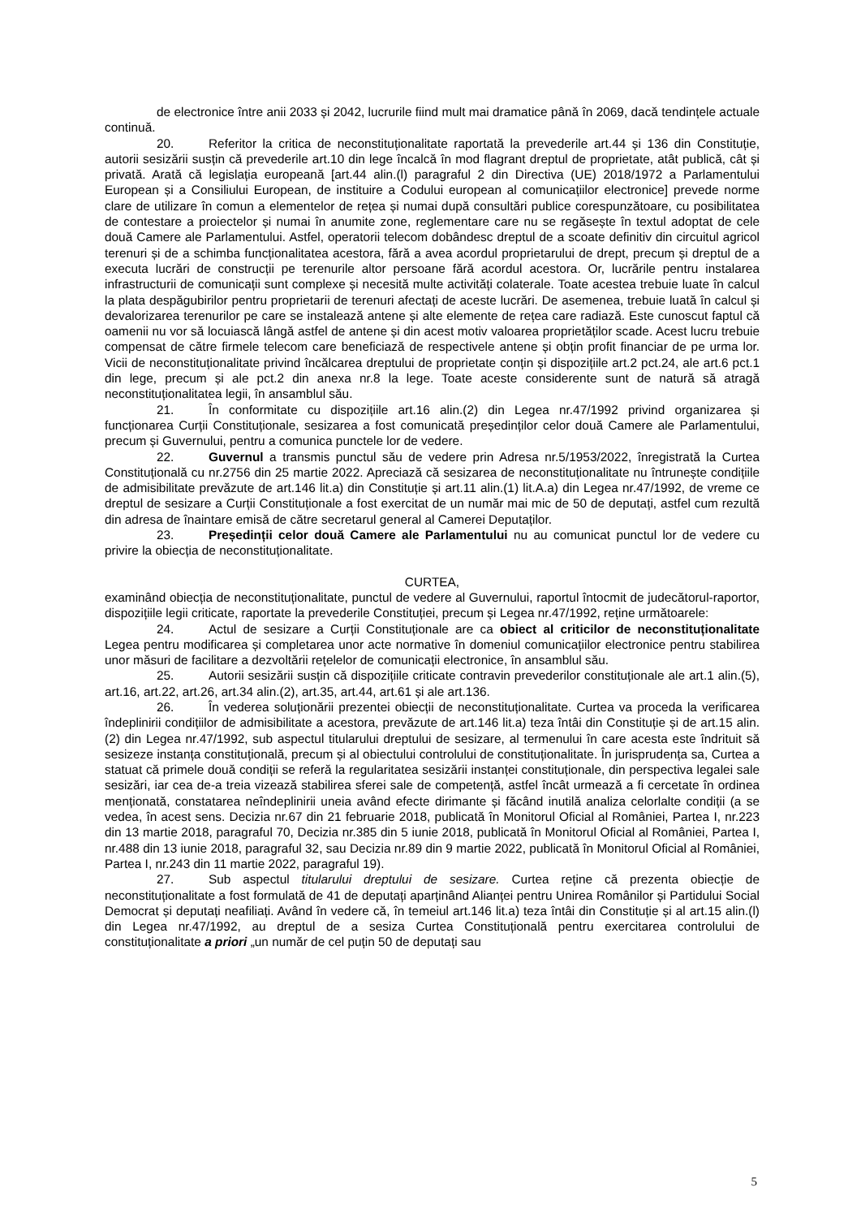de electronice între anii 2033 și 2042, lucrurile fiind mult mai dramatice până în 2069, dacă tendințele actuale continuă.
20. Referitor la critica de neconstituționalitate raportată la prevederile art.44 și 136 din Constituție, autorii sesizării susțin că prevederile art.10 din lege încalcă în mod flagrant dreptul de proprietate, atât publică, cât și privată. Arată că legislația europeană [art.44 alin.(l) paragraful 2 din Directiva (UE) 2018/1972 a Parlamentului European și a Consiliului European, de instituire a Codului european al comunicațiilor electronice] prevede norme clare de utilizare în comun a elementelor de rețea și numai după consultări publice corespunzătoare, cu posibilitatea de contestare a proiectelor și numai în anumite zone, reglementare care nu se regăsește în textul adoptat de cele două Camere ale Parlamentului. Astfel, operatorii telecom dobândesc dreptul de a scoate definitiv din circuitul agricol terenuri și de a schimba funcționalitatea acestora, fără a avea acordul proprietarului de drept, precum și dreptul de a executa lucrări de construcții pe terenurile altor persoane fără acordul acestora. Or, lucrările pentru instalarea infrastructurii de comunicații sunt complexe și necesită multe activități colaterale. Toate acestea trebuie luate în calcul la plata despăgubirilor pentru proprietarii de terenuri afectați de aceste lucrări. De asemenea, trebuie luată în calcul și devalorizarea terenurilor pe care se instalează antene și alte elemente de rețea care radiază. Este cunoscut faptul că oamenii nu vor să locuiască lângă astfel de antene și din acest motiv valoarea proprietăților scade. Acest lucru trebuie compensat de către firmele telecom care beneficiază de respectivele antene și obțin profit financiar de pe urma lor. Vicii de neconstituționalitate privind încălcarea dreptului de proprietate conțin și dispozițiile art.2 pct.24, ale art.6 pct.1 din lege, precum și ale pct.2 din anexa nr.8 la lege. Toate aceste considerente sunt de natură să atragă neconstituționalitatea legii, în ansamblul său.
21. În conformitate cu dispozițiile art.16 alin.(2) din Legea nr.47/1992 privind organizarea și funcționarea Curții Constituționale, sesizarea a fost comunicată președinților celor două Camere ale Parlamentului, precum și Guvernului, pentru a comunica punctele lor de vedere.
22. Guvernul a transmis punctul său de vedere prin Adresa nr.5/1953/2022, înregistrată la Curtea Constituțională cu nr.2756 din 25 martie 2022. Apreciază că sesizarea de neconstituționalitate nu întrunește condițiile de admisibilitate prevăzute de art.146 lit.a) din Constituție și art.11 alin.(1) lit.A.a) din Legea nr.47/1992, de vreme ce dreptul de sesizare a Curții Constituționale a fost exercitat de un număr mai mic de 50 de deputați, astfel cum rezultă din adresa de înaintare emisă de către secretarul general al Camerei Deputaților.
23. Președinții celor două Camere ale Parlamentului nu au comunicat punctul lor de vedere cu privire la obiecția de neconstituționalitate.
CURTEA,
examinând obiecția de neconstituționalitate, punctul de vedere al Guvernului, raportul întocmit de judecătorul-raportor, dispozițiile legii criticate, raportate la prevederile Constituției, precum și Legea nr.47/1992, reține următoarele:
24. Actul de sesizare a Curții Constituționale are ca obiect al criticilor de neconstituționalitate Legea pentru modificarea și completarea unor acte normative în domeniul comunicațiilor electronice pentru stabilirea unor măsuri de facilitare a dezvoltării rețelelor de comunicații electronice, în ansamblul său.
25. Autorii sesizării susțin că dispozițiile criticate contravin prevederilor constituționale ale art.1 alin.(5), art.16, art.22, art.26, art.34 alin.(2), art.35, art.44, art.61 și ale art.136.
26. În vederea soluționării prezentei obiecții de neconstituționalitate. Curtea va proceda la verificarea îndeplinirii condițiilor de admisibilitate a acestora, prevăzute de art.146 lit.a) teza întâi din Constituție și de art.15 alin.(2) din Legea nr.47/1992, sub aspectul titularului dreptului de sesizare, al termenului în care acesta este îndrituit să sesizeze instanța constituțională, precum și al obiectului controlului de constituționalitate. În jurisprudența sa, Curtea a statuat că primele două condiții se referă la regularitatea sesizării instanței constituționale, din perspectiva legalei sale sesizări, iar cea de-a treia vizează stabilirea sferei sale de competență, astfel încât urmează a fi cercetate în ordinea menționată, constatarea neîndeplinirii uneia având efecte dirimante și făcând inutilă analiza celorlalte condiții (a se vedea, în acest sens. Decizia nr.67 din 21 februarie 2018, publicată în Monitorul Oficial al României, Partea I, nr.223 din 13 martie 2018, paragraful 70, Decizia nr.385 din 5 iunie 2018, publicată în Monitorul Oficial al României, Partea I, nr.488 din 13 iunie 2018, paragraful 32, sau Decizia nr.89 din 9 martie 2022, publicată în Monitorul Oficial al României, Partea I, nr.243 din 11 martie 2022, paragraful 19).
27. Sub aspectul titularului dreptului de sesizare. Curtea reține că prezenta obiecție de neconstituționalitate a fost formulată de 41 de deputați aparținând Alianței pentru Unirea Românilor și Partidului Social Democrat și deputați neafiliați. Având în vedere că, în temeiul art.146 lit.a) teza întâi din Constituție și al art.15 alin.(l) din Legea nr.47/1992, au dreptul de a sesiza Curtea Constituțională pentru exercitarea controlului de constituționalitate a priori „un număr de cel puțin 50 de deputați sau
5